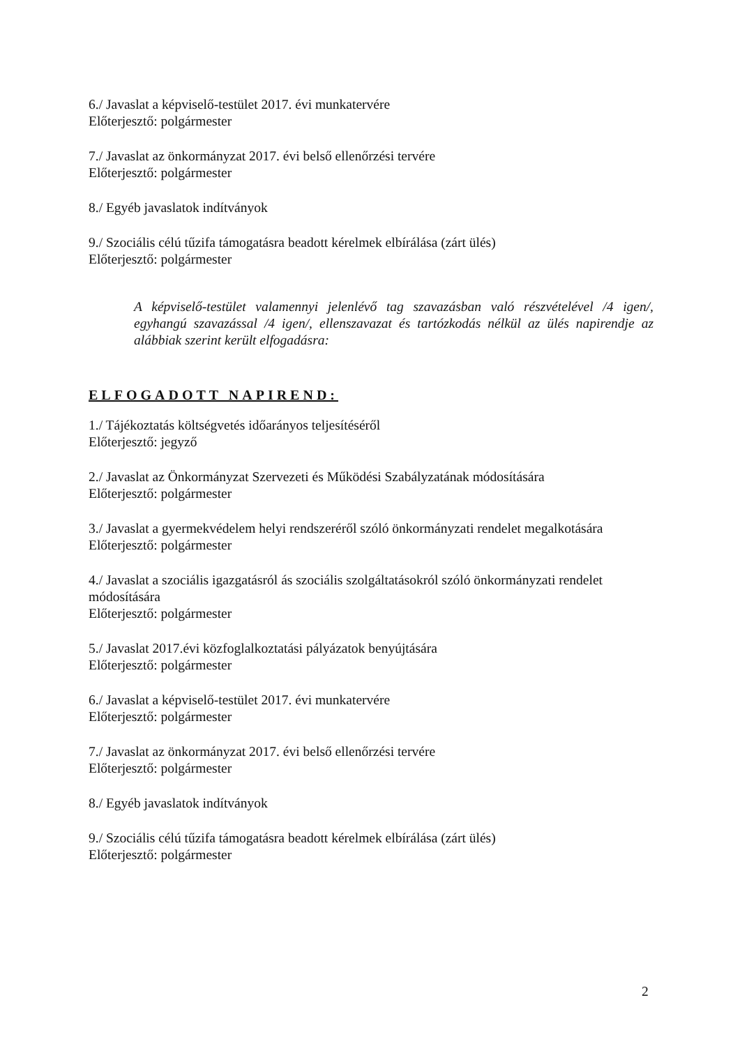6./ Javaslat a képviselő-testület 2017. évi munkatervére
Előterjesztő: polgármester
7./ Javaslat az önkormányzat 2017. évi belső ellenőrzési tervére
Előterjesztő: polgármester
8./ Egyéb javaslatok indítványok
9./ Szociális célú tűzifa támogatásra beadott kérelmek elbírálása (zárt ülés)
Előterjesztő: polgármester
A képviselő-testület valamennyi jelenlévő tag szavazásban való részvételével /4 igen/, egyhangú szavazással /4 igen/, ellenszavazat és tartózkodás nélkül az ülés napirendje az alábbiak szerint került elfogadásra:
ELFOGADOTT NAPIREND:
1./ Tájékoztatás költségvetés időarányos teljesítéséről
Előterjesztő: jegyző
2./ Javaslat az Önkormányzat Szervezeti és Működési Szabályzatának módosítására
Előterjesztő: polgármester
3./ Javaslat a gyermekvédelem helyi rendszeréről szóló önkormányzati rendelet megalkotására
Előterjesztő: polgármester
4./ Javaslat a szociális igazgatásról ás szociális szolgáltatásokról szóló önkormányzati rendelet módosítására
Előterjesztő: polgármester
5./ Javaslat 2017.évi közfoglalkoztatási pályázatok benyújtására
Előterjesztő: polgármester
6./ Javaslat a képviselő-testület 2017. évi munkatervére
Előterjesztő: polgármester
7./ Javaslat az önkormányzat 2017. évi belső ellenőrzési tervére
Előterjesztő: polgármester
8./ Egyéb javaslatok indítványok
9./ Szociális célú tűzifa támogatásra beadott kérelmek elbírálása (zárt ülés)
Előterjesztő: polgármester
2